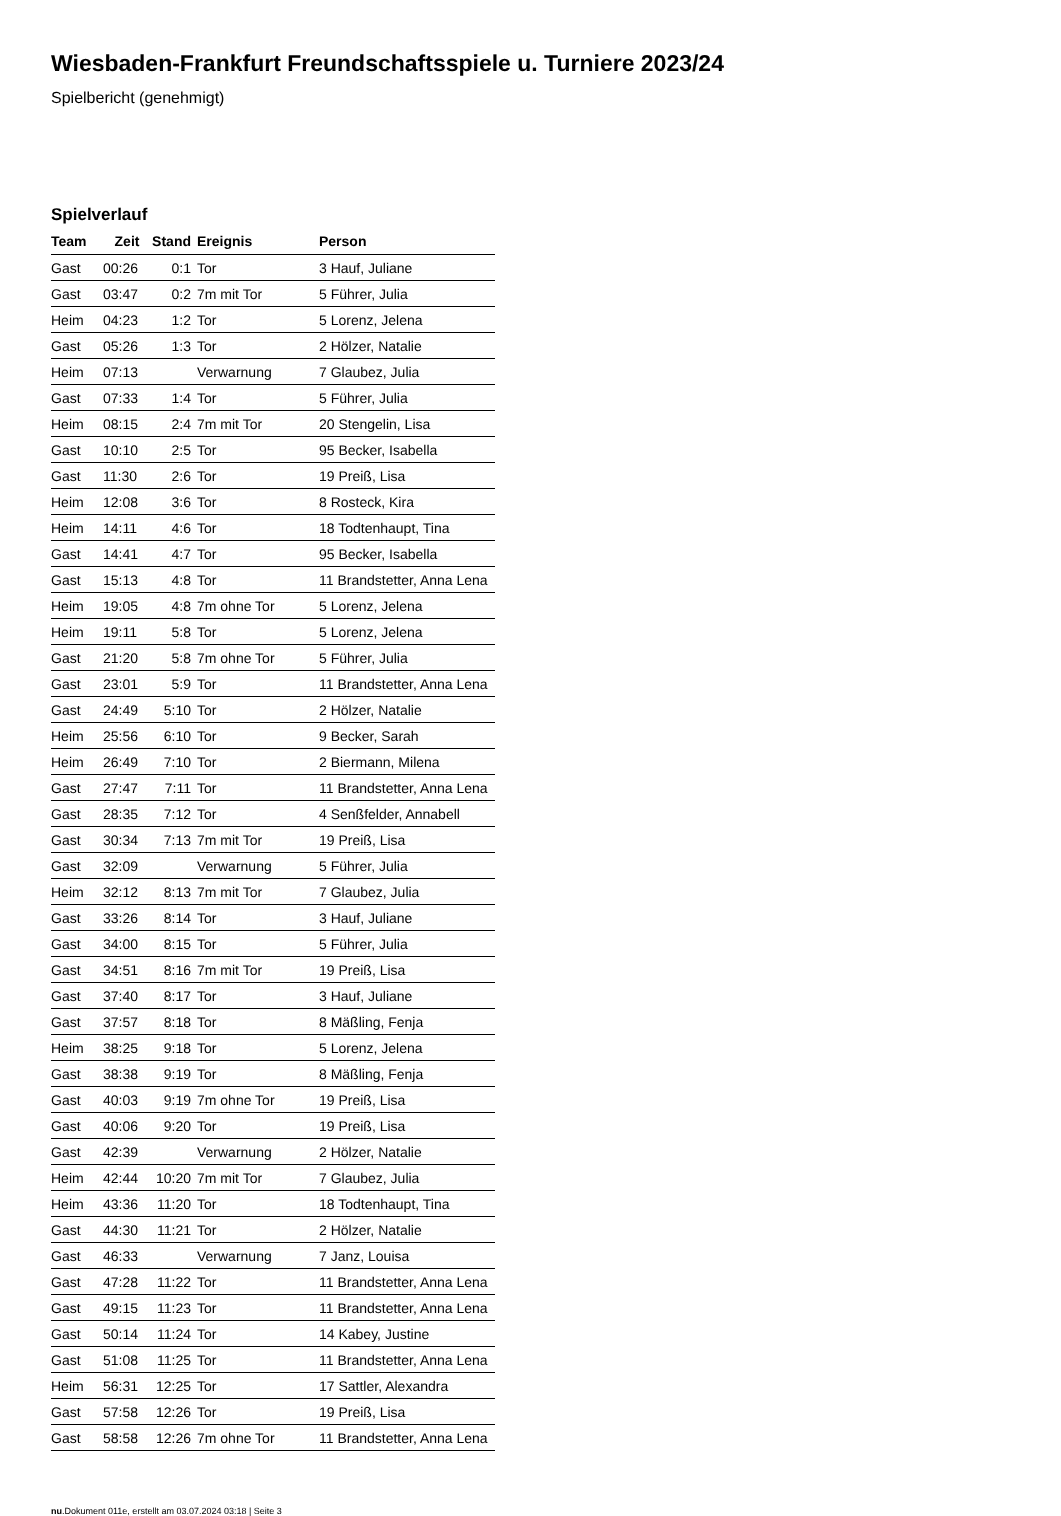Wiesbaden-Frankfurt Freundschaftsspiele u. Turniere 2023/24
Spielbericht (genehmigt)
Spielverlauf
| Team | Zeit | Stand | Ereignis | Person |
| --- | --- | --- | --- | --- |
| Gast | 00:26 | 0:1 | Tor | 3 Hauf, Juliane |
| Gast | 03:47 | 0:2 | 7m mit Tor | 5 Führer, Julia |
| Heim | 04:23 | 1:2 | Tor | 5 Lorenz, Jelena |
| Gast | 05:26 | 1:3 | Tor | 2 Hölzer, Natalie |
| Heim | 07:13 | | Verwarnung | 7 Glaubez, Julia |
| Gast | 07:33 | 1:4 | Tor | 5 Führer, Julia |
| Heim | 08:15 | 2:4 | 7m mit Tor | 20 Stengelin, Lisa |
| Gast | 10:10 | 2:5 | Tor | 95 Becker, Isabella |
| Gast | 11:30 | 2:6 | Tor | 19 Preiß, Lisa |
| Heim | 12:08 | 3:6 | Tor | 8 Rosteck, Kira |
| Heim | 14:11 | 4:6 | Tor | 18 Todtenhaupt, Tina |
| Gast | 14:41 | 4:7 | Tor | 95 Becker, Isabella |
| Gast | 15:13 | 4:8 | Tor | 11 Brandstetter, Anna Lena |
| Heim | 19:05 | 4:8 | 7m ohne Tor | 5 Lorenz, Jelena |
| Heim | 19:11 | 5:8 | Tor | 5 Lorenz, Jelena |
| Gast | 21:20 | 5:8 | 7m ohne Tor | 5 Führer, Julia |
| Gast | 23:01 | 5:9 | Tor | 11 Brandstetter, Anna Lena |
| Gast | 24:49 | 5:10 | Tor | 2 Hölzer, Natalie |
| Heim | 25:56 | 6:10 | Tor | 9 Becker, Sarah |
| Heim | 26:49 | 7:10 | Tor | 2 Biermann, Milena |
| Gast | 27:47 | 7:11 | Tor | 11 Brandstetter, Anna Lena |
| Gast | 28:35 | 7:12 | Tor | 4 Senßfelder, Annabell |
| Gast | 30:34 | 7:13 | 7m mit Tor | 19 Preiß, Lisa |
| Gast | 32:09 | | Verwarnung | 5 Führer, Julia |
| Heim | 32:12 | 8:13 | 7m mit Tor | 7 Glaubez, Julia |
| Gast | 33:26 | 8:14 | Tor | 3 Hauf, Juliane |
| Gast | 34:00 | 8:15 | Tor | 5 Führer, Julia |
| Gast | 34:51 | 8:16 | 7m mit Tor | 19 Preiß, Lisa |
| Gast | 37:40 | 8:17 | Tor | 3 Hauf, Juliane |
| Gast | 37:57 | 8:18 | Tor | 8 Mäßling, Fenja |
| Heim | 38:25 | 9:18 | Tor | 5 Lorenz, Jelena |
| Gast | 38:38 | 9:19 | Tor | 8 Mäßling, Fenja |
| Gast | 40:03 | 9:19 | 7m ohne Tor | 19 Preiß, Lisa |
| Gast | 40:06 | 9:20 | Tor | 19 Preiß, Lisa |
| Gast | 42:39 | | Verwarnung | 2 Hölzer, Natalie |
| Heim | 42:44 | 10:20 | 7m mit Tor | 7 Glaubez, Julia |
| Heim | 43:36 | 11:20 | Tor | 18 Todtenhaupt, Tina |
| Gast | 44:30 | 11:21 | Tor | 2 Hölzer, Natalie |
| Gast | 46:33 | | Verwarnung | 7 Janz, Louisa |
| Gast | 47:28 | 11:22 | Tor | 11 Brandstetter, Anna Lena |
| Gast | 49:15 | 11:23 | Tor | 11 Brandstetter, Anna Lena |
| Gast | 50:14 | 11:24 | Tor | 14 Kabey, Justine |
| Gast | 51:08 | 11:25 | Tor | 11 Brandstetter, Anna Lena |
| Heim | 56:31 | 12:25 | Tor | 17 Sattler, Alexandra |
| Gast | 57:58 | 12:26 | Tor | 19 Preiß, Lisa |
| Gast | 58:58 | 12:26 | 7m ohne Tor | 11 Brandstetter, Anna Lena |
nu.Dokument 011e, erstellt am 03.07.2024 03:18 | Seite 3